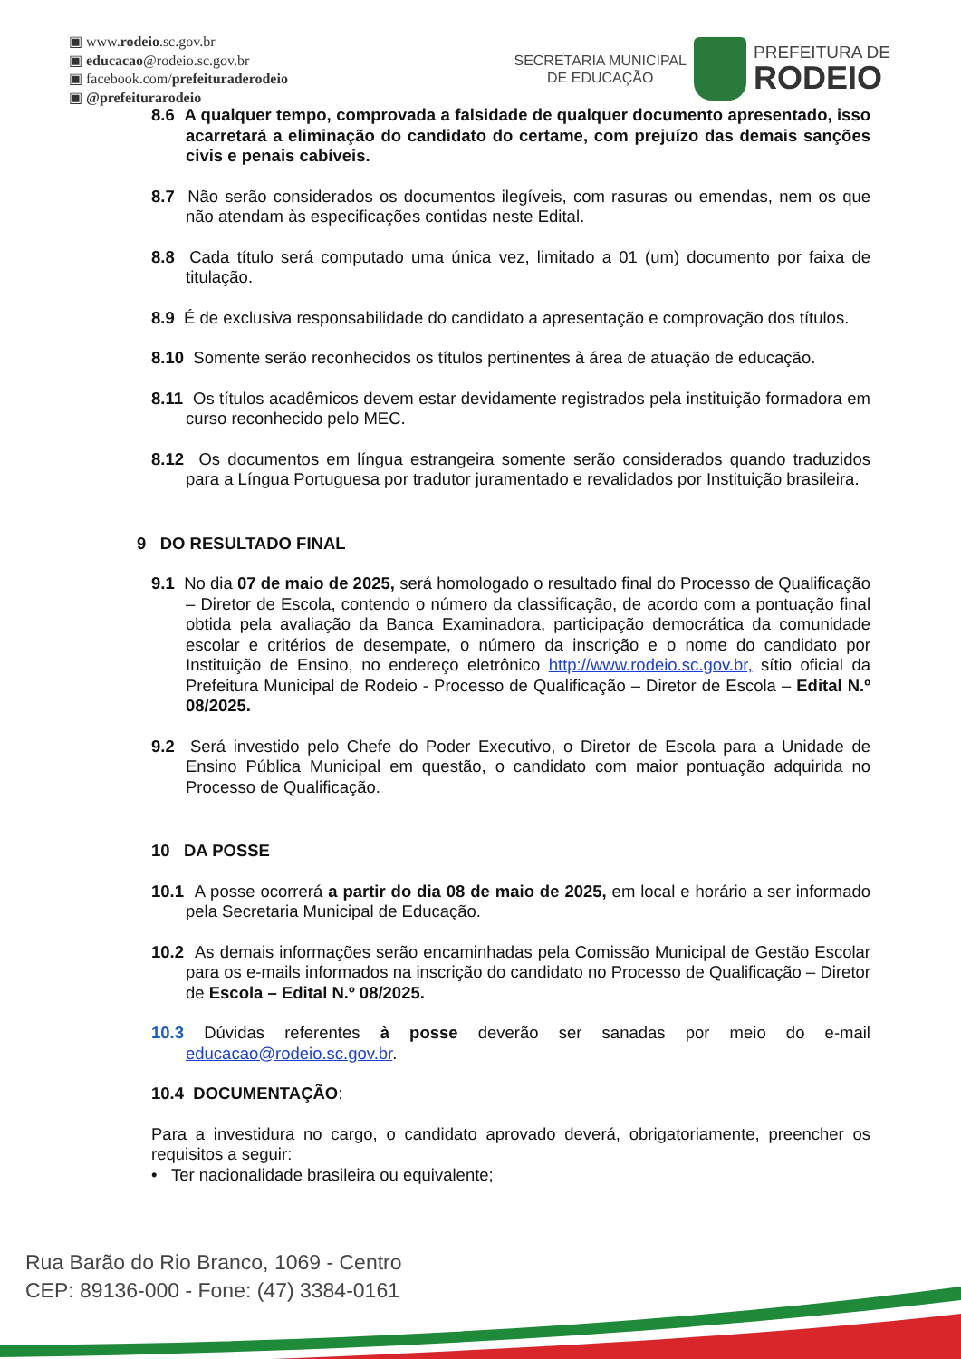▣ www.rodeio.sc.gov.br
▣ educacao@rodeio.sc.gov.br
▣ facebook.com/prefeituraderodeio
▣ @prefeiturarodeio
SECRETARIA MUNICIPAL
DE EDUCAÇÃO
PREFEITURA DE
RODEIO
8.6 A qualquer tempo, comprovada a falsidade de qualquer documento apresentado, isso acarretará a eliminação do candidato do certame, com prejuízo das demais sanções civis e penais cabíveis.
8.7 Não serão considerados os documentos ilegíveis, com rasuras ou emendas, nem os que não atendam às especificações contidas neste Edital.
8.8 Cada título será computado uma única vez, limitado a 01 (um) documento por faixa de titulação.
8.9 É de exclusiva responsabilidade do candidato a apresentação e comprovação dos títulos.
8.10 Somente serão reconhecidos os títulos pertinentes à área de atuação de educação.
8.11 Os títulos acadêmicos devem estar devidamente registrados pela instituição formadora em curso reconhecido pelo MEC.
8.12 Os documentos em língua estrangeira somente serão considerados quando traduzidos para a Língua Portuguesa por tradutor juramentado e revalidados por Instituição brasileira.
9 DO RESULTADO FINAL
9.1 No dia 07 de maio de 2025, será homologado o resultado final do Processo de Qualificação – Diretor de Escola, contendo o número da classificação, de acordo com a pontuação final obtida pela avaliação da Banca Examinadora, participação democrática da comunidade escolar e critérios de desempate, o número da inscrição e o nome do candidato por Instituição de Ensino, no endereço eletrônico http://www.rodeio.sc.gov.br, sítio oficial da Prefeitura Municipal de Rodeio - Processo de Qualificação – Diretor de Escola – Edital N.º 08/2025.
9.2 Será investido pelo Chefe do Poder Executivo, o Diretor de Escola para a Unidade de Ensino Pública Municipal em questão, o candidato com maior pontuação adquirida no Processo de Qualificação.
10 DA POSSE
10.1 A posse ocorrerá a partir do dia 08 de maio de 2025, em local e horário a ser informado pela Secretaria Municipal de Educação.
10.2 As demais informações serão encaminhadas pela Comissão Municipal de Gestão Escolar para os e-mails informados na inscrição do candidato no Processo de Qualificação – Diretor de Escola – Edital N.º 08/2025.
10.3 Dúvidas referentes à posse deverão ser sanadas por meio do e-mail educacao@rodeio.sc.gov.br.
10.4 DOCUMENTAÇÃO:
Para a investidura no cargo, o candidato aprovado deverá, obrigatoriamente, preencher os requisitos a seguir:
• Ter nacionalidade brasileira ou equivalente;
Rua Barão do Rio Branco, 1069 - Centro
CEP: 89136-000 - Fone: (47) 3384-0161